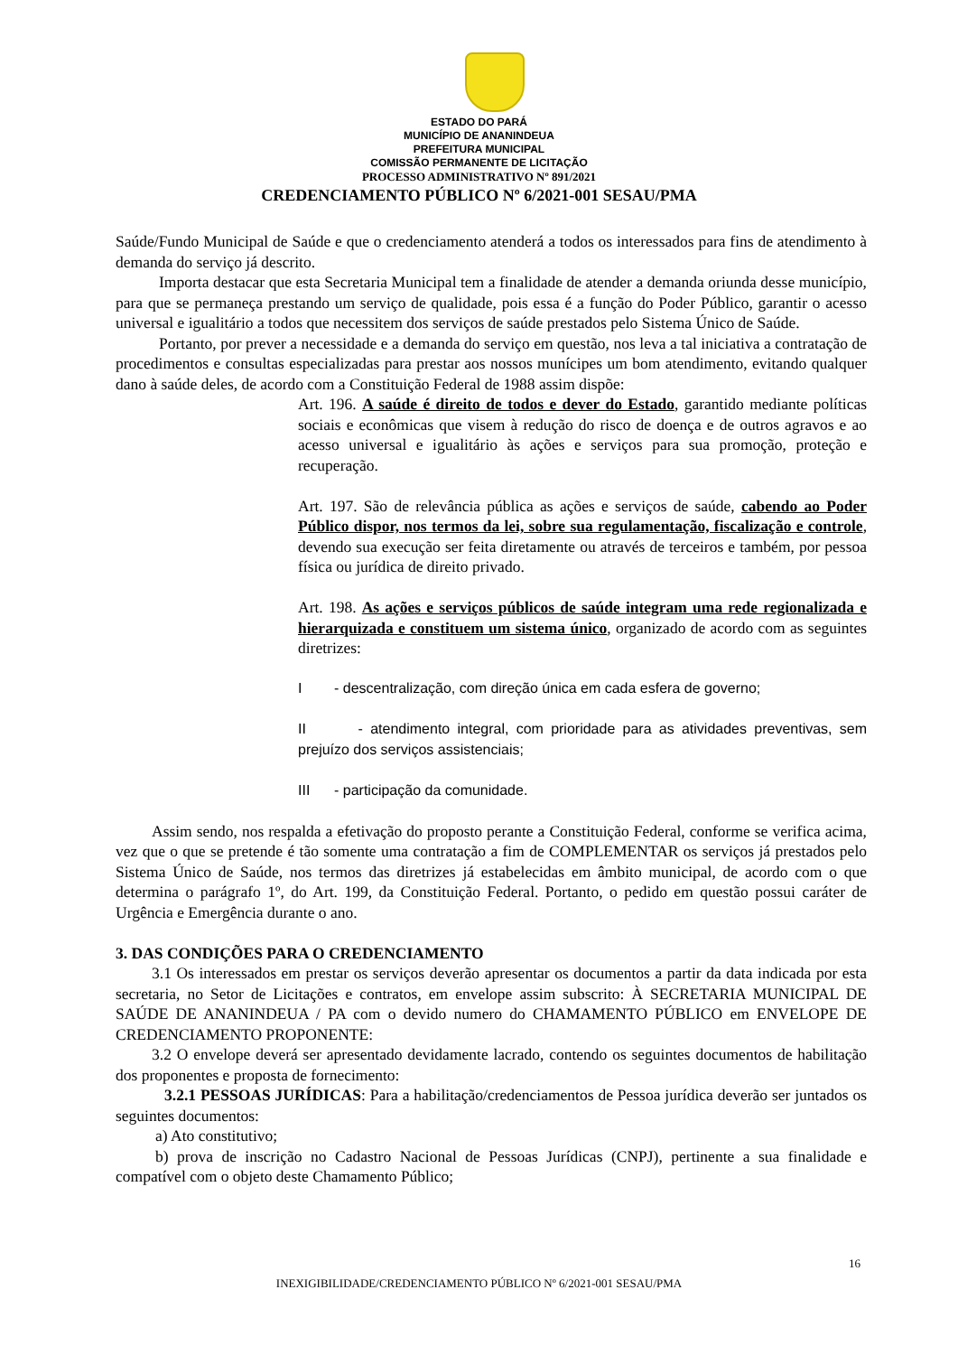ESTADO DO PARÁ
MUNICÍPIO DE ANANINDEUA
PREFEITURA MUNICIPAL
COMISSÃO PERMANENTE DE LICITAÇÃO
PROCESSO ADMINISTRATIVO Nº 891/2021
CREDENCIAMENTO PÚBLICO Nº 6/2021-001 SESAU/PMA
Saúde/Fundo Municipal de Saúde e que o credenciamento atenderá a todos os interessados para fins de atendimento à demanda do serviço já descrito.
Importa destacar que esta Secretaria Municipal tem a finalidade de atender a demanda oriunda desse município, para que se permaneça prestando um serviço de qualidade, pois essa é a função do Poder Público, garantir o acesso universal e igualitário a todos que necessitem dos serviços de saúde prestados pelo Sistema Único de Saúde.
Portanto, por prever a necessidade e a demanda do serviço em questão, nos leva a tal iniciativa a contratação de procedimentos e consultas especializadas para prestar aos nossos munícipes um bom atendimento, evitando qualquer dano à saúde deles, de acordo com a Constituição Federal de 1988 assim dispõe:
Art. 196. A saúde é direito de todos e dever do Estado, garantido mediante políticas sociais e econômicas que visem à redução do risco de doença e de outros agravos e ao acesso universal e igualitário às ações e serviços para sua promoção, proteção e recuperação.
Art. 197. São de relevância pública as ações e serviços de saúde, cabendo ao Poder Público dispor, nos termos da lei, sobre sua regulamentação, fiscalização e controle, devendo sua execução ser feita diretamente ou através de terceiros e também, por pessoa física ou jurídica de direito privado.
Art. 198. As ações e serviços públicos de saúde integram uma rede regionalizada e hierarquizada e constituem um sistema único, organizado de acordo com as seguintes diretrizes:
I - descentralização, com direção única em cada esfera de governo;
II - atendimento integral, com prioridade para as atividades preventivas, sem prejuízo dos serviços assistenciais;
III - participação da comunidade.
Assim sendo, nos respalda a efetivação do proposto perante a Constituição Federal, conforme se verifica acima, vez que o que se pretende é tão somente uma contratação a fim de COMPLEMENTAR os serviços já prestados pelo Sistema Único de Saúde, nos termos das diretrizes já estabelecidas em âmbito municipal, de acordo com o que determina o parágrafo 1º, do Art. 199, da Constituição Federal. Portanto, o pedido em questão possui caráter de Urgência e Emergência durante o ano.
3. DAS CONDIÇÕES PARA O CREDENCIAMENTO
3.1 Os interessados em prestar os serviços deverão apresentar os documentos a partir da data indicada por esta secretaria, no Setor de Licitações e contratos, em envelope assim subscrito: À SECRETARIA MUNICIPAL DE SAÚDE DE ANANINDEUA / PA com o devido numero do CHAMAMENTO PÚBLICO em ENVELOPE DE CREDENCIAMENTO PROPONENTE:
3.2 O envelope deverá ser apresentado devidamente lacrado, contendo os seguintes documentos de habilitação dos proponentes e proposta de fornecimento:
3.2.1 PESSOAS JURÍDICAS: Para a habilitação/credenciamentos de Pessoa jurídica deverão ser juntados os seguintes documentos:
a) Ato constitutivo;
b) prova de inscrição no Cadastro Nacional de Pessoas Jurídicas (CNPJ), pertinente a sua finalidade e compatível com o objeto deste Chamamento Público;
16
INEXIGIBILIDADE/CREDENCIAMENTO PÚBLICO Nº 6/2021-001 SESAU/PMA